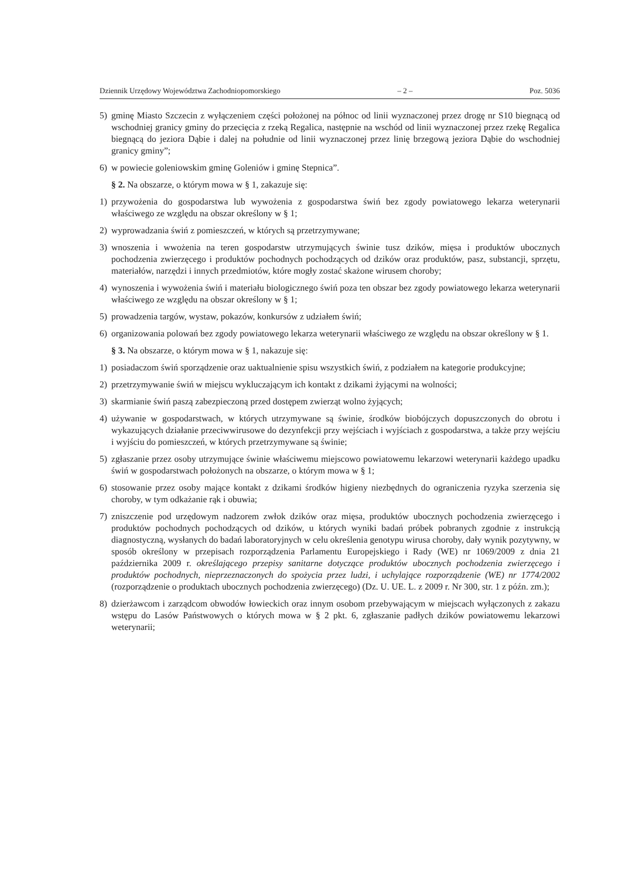Dziennik Urzędowy Województwa Zachodniopomorskiego – 2 – Poz. 5036
5) gminę Miasto Szczecin z wyłączeniem części położonej na północ od linii wyznaczonej przez drogę nr S10 biegnącą od wschodniej granicy gminy do przecięcia z rzeką Regalica, następnie na wschód od linii wyznaczonej przez rzekę Regalica biegnącą do jeziora Dąbie i dalej na południe od linii wyznaczonej przez linię brzegową jeziora Dąbie do wschodniej granicy gminy”;
6) w powiecie goleniowskim gminę Goleniów i gminę Stepnica”.
§ 2. Na obszarze, o którym mowa w § 1, zakazuje się:
1) przywożenia do gospodarstwa lub wywożenia z gospodarstwa świń bez zgody powiatowego lekarza weterynarii właściwego ze względu na obszar określony w § 1;
2) wyprowadzania świń z pomieszczeń, w których są przetrzymywane;
3) wnoszenia i wwożenia na teren gospodarstw utrzymujących świnie tusz dzików, mięsa i produktów ubocznych pochodzenia zwierzęcego i produktów pochodnych pochodzących od dzików oraz produktów, pasz, substancji, sprzętu, materiałów, narzędzi i innych przedmiotów, które mogły zostać skażone wirusem choroby;
4) wynoszenia i wywożenia świń i materiału biologicznego świń poza ten obszar bez zgody powiatowego lekarza weterynarii właściwego ze względu na obszar określony w § 1;
5) prowadzenia targów, wystaw, pokazów, konkursów z udziałem świń;
6) organizowania polowań bez zgody powiatowego lekarza weterynarii właściwego ze względu na obszar określony w § 1.
§ 3. Na obszarze, o którym mowa w § 1, nakazuje się:
1) posiadaczom świń sporządzenie oraz uaktualnienie spisu wszystkich świń, z podziałem na kategorie produkcyjne;
2) przetrzymywanie świń w miejscu wykluczającym ich kontakt z dzikami żyjącymi na wolności;
3) skarmianie świń paszą zabezpieczoną przed dostępem zwierząt wolno żyjących;
4) używanie w gospodarstwach, w których utrzymywane są świnie, środków biobójczych dopuszczonych do obrotu i wykazujących działanie przeciwwirusowe do dezynfekcji przy wejściach i wyjściach z gospodarstwa, a także przy wejściu i wyjściu do pomieszczeń, w których przetrzymywane są świnie;
5) zgłaszanie przez osoby utrzymujące świnie właściwemu miejscowo powiatowemu lekarzowi weterynarii każdego upadku świń w gospodarstwach położonych na obszarze, o którym mowa w § 1;
6) stosowanie przez osoby mające kontakt z dzikami środków higieny niezbędnych do ograniczenia ryzyka szerzenia się choroby, w tym odkażanie rąk i obuwia;
7) zniszczenie pod urzędowym nadzorem zwłok dzików oraz mięsa, produktów ubocznych pochodzenia zwierzęcego i produktów pochodnych pochodzących od dzików, u których wyniki badań próbek pobranych zgodnie z instrukcją diagnostyczną, wysłanych do badań laboratoryjnych w celu określenia genotypu wirusa choroby, dały wynik pozytywny, w sposób określony w przepisach rozporządzenia Parlamentu Europejskiego i Rady (WE) nr 1069/2009 z dnia 21 października 2009 r. określającego przepisy sanitarne dotyczące produktów ubocznych pochodzenia zwierzęcego i produktów pochodnych, nieprzeznaczonych do spożycia przez ludzi, i uchylające rozporządzenie (WE) nr 1774/2002 (rozporządzenie o produktach ubocznych pochodzenia zwierzęcego) (Dz. U. UE. L. z 2009 r. Nr 300, str. 1 z późn. zm.);
8) dzierżawcom i zarządcom obwodów łowieckich oraz innym osobom przebywającym w miejscach wyłączonych z zakazu wstępu do Lasów Państwowych o których mowa w § 2 pkt. 6, zgłaszanie padłych dzików powiatowemu lekarzowi weterynarii;